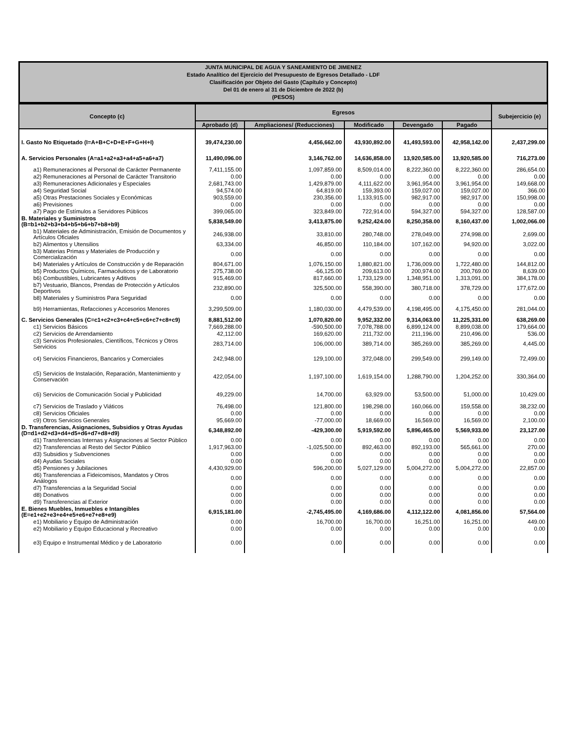JUNTA MUNICIPAL DE AGUA Y SANEAMIENTO DE JIMENEZ
Estado Analítico del Ejercicio del Presupuesto de Egresos Detallado - LDF
Clasificación por Objeto del Gasto (Capítulo y Concepto)
Del 01 de enero al 31 de Diciembre de 2022 (b)
(PESOS)
| Concepto (c) | Egresos | | | | | Subejercicio (e) |
| --- | --- | --- | --- | --- | --- | --- |
| | Aprobado (d) | Ampliaciones/ (Reducciones) | Modificado | Devengado | Pagado | |
| I. Gasto No Etiquetado (I=A+B+C+D+E+F+G+H+I) | 39,474,230.00 | 4,456,662.00 | 43,930,892.00 | 41,493,593.00 | 42,958,142.00 | 2,437,299.00 |
| A. Servicios Personales (A=a1+a2+a3+a4+a5+a6+a7) | 11,490,096.00 | 3,146,762.00 | 14,636,858.00 | 13,920,585.00 | 13,920,585.00 | 716,273.00 |
| a1) Remuneraciones al Personal de Carácter Permanente | 7,411,155.00 | 1,097,859.00 | 8,509,014.00 | 8,222,360.00 | 8,222,360.00 | 286,654.00 |
| a2) Remuneraciones al Personal de Carácter Transitorio | 0.00 | 0.00 | 0.00 | 0.00 | 0.00 | 0.00 |
| a3) Remuneraciones Adicionales y Especiales | 2,681,743.00 | 1,429,879.00 | 4,111,622.00 | 3,961,954.00 | 3,961,954.00 | 149,668.00 |
| a4) Seguridad Social | 94,574.00 | 64,819.00 | 159,393.00 | 159,027.00 | 159,027.00 | 366.00 |
| a5) Otras Prestaciones Sociales y Económicas | 903,559.00 | 230,356.00 | 1,133,915.00 | 982,917.00 | 982,917.00 | 150,998.00 |
| a6) Previsiones | 0.00 | 0.00 | 0.00 | 0.00 | 0.00 | 0.00 |
| a7) Pago de Estímulos a Servidores Públicos | 399,065.00 | 323,849.00 | 722,914.00 | 594,327.00 | 594,327.00 | 128,587.00 |
| B. Materiales y Suministros (B=b1+b2+b3+b4+b5+b6+b7+b8+b9) | 5,838,549.00 | 3,413,875.00 | 9,252,424.00 | 8,250,358.00 | 8,160,437.00 | 1,002,066.00 |
| b1) Materiales de Administración, Emisión de Documentos y Artículos Oficiales | 246,938.00 | 33,810.00 | 280,748.00 | 278,049.00 | 274,998.00 | 2,699.00 |
| b2) Alimentos y Utensilios | 63,334.00 | 46,850.00 | 110,184.00 | 107,162.00 | 94,920.00 | 3,022.00 |
| b3) Materias Primas y Materiales de Producción y Comercialización | 0.00 | 0.00 | 0.00 | 0.00 | 0.00 | 0.00 |
| b4) Materiales y Artículos de Construcción y de Reparación | 804,671.00 | 1,076,150.00 | 1,880,821.00 | 1,736,009.00 | 1,722,480.00 | 144,812.00 |
| b5) Productos Químicos, Farmacéuticos y de Laboratorio | 275,738.00 | -66,125.00 | 209,613.00 | 200,974.00 | 200,769.00 | 8,639.00 |
| b6) Combustibles, Lubricantes y Aditivos | 915,469.00 | 817,660.00 | 1,733,129.00 | 1,348,951.00 | 1,313,091.00 | 384,178.00 |
| b7) Vestuario, Blancos, Prendas de Protección y Artículos Deportivos | 232,890.00 | 325,500.00 | 558,390.00 | 380,718.00 | 378,729.00 | 177,672.00 |
| b8) Materiales y Suministros Para Seguridad | 0.00 | 0.00 | 0.00 | 0.00 | 0.00 | 0.00 |
| b9) Herramientas, Refacciones y Accesorios Menores | 3,299,509.00 | 1,180,030.00 | 4,479,539.00 | 4,198,495.00 | 4,175,450.00 | 281,044.00 |
| C. Servicios Generales (C=c1+c2+c3+c4+c5+c6+c7+c8+c9) | 8,881,512.00 | 1,070,820.00 | 9,952,332.00 | 9,314,063.00 | 11,225,331.00 | 638,269.00 |
| c1) Servicios Básicos | 7,669,288.00 | -590,500.00 | 7,078,788.00 | 6,899,124.00 | 8,899,038.00 | 179,664.00 |
| c2) Servicios de Arrendamiento | 42,112.00 | 169,620.00 | 211,732.00 | 211,196.00 | 210,496.00 | 536.00 |
| c3) Servicios Profesionales, Científicos, Técnicos y Otros Servicios | 283,714.00 | 106,000.00 | 389,714.00 | 385,269.00 | 385,269.00 | 4,445.00 |
| c4) Servicios Financieros, Bancarios y Comerciales | 242,948.00 | 129,100.00 | 372,048.00 | 299,549.00 | 299,149.00 | 72,499.00 |
| c5) Servicios de Instalación, Reparación, Mantenimiento y Conservación | 422,054.00 | 1,197,100.00 | 1,619,154.00 | 1,288,790.00 | 1,204,252.00 | 330,364.00 |
| c6) Servicios de Comunicación Social y Publicidad | 49,229.00 | 14,700.00 | 63,929.00 | 53,500.00 | 51,000.00 | 10,429.00 |
| c7) Servicios de Traslado y Viáticos | 76,498.00 | 121,800.00 | 198,298.00 | 160,066.00 | 159,558.00 | 38,232.00 |
| c8) Servicios Oficiales | 0.00 | 0.00 | 0.00 | 0.00 | 0.00 | 0.00 |
| c9) Otros Servicios Generales | 95,669.00 | -77,000.00 | 18,669.00 | 16,569.00 | 16,569.00 | 2,100.00 |
| D. Transferencias, Asignaciones, Subsidios y Otras Ayudas (D=d1+d2+d3+d4+d5+d6+d7+d8+d9) | 6,348,892.00 | -429,300.00 | 5,919,592.00 | 5,896,465.00 | 5,569,933.00 | 23,127.00 |
| d1) Transferencias Internas y Asignaciones al Sector Público | 0.00 | 0.00 | 0.00 | 0.00 | 0.00 | 0.00 |
| d2) Transferencias al Resto del Sector Público | 1,917,963.00 | -1,025,500.00 | 892,463.00 | 892,193.00 | 565,661.00 | 270.00 |
| d3) Subsidios y Subvenciones | 0.00 | 0.00 | 0.00 | 0.00 | 0.00 | 0.00 |
| d4) Ayudas Sociales | 0.00 | 0.00 | 0.00 | 0.00 | 0.00 | 0.00 |
| d5) Pensiones y Jubilaciones | 4,430,929.00 | 596,200.00 | 5,027,129.00 | 5,004,272.00 | 5,004,272.00 | 22,857.00 |
| d6) Transferencias a Fideicomisos, Mandatos y Otros Análogos | 0.00 | 0.00 | 0.00 | 0.00 | 0.00 | 0.00 |
| d7) Transferencias a la Seguridad Social | 0.00 | 0.00 | 0.00 | 0.00 | 0.00 | 0.00 |
| d8) Donativos | 0.00 | 0.00 | 0.00 | 0.00 | 0.00 | 0.00 |
| d9) Transferencias al Exterior | 0.00 | 0.00 | 0.00 | 0.00 | 0.00 | 0.00 |
| E. Bienes Muebles, Inmuebles e Intangibles (E=e1+e2+e3+e4+e5+e6+e7+e8+e9) | 6,915,181.00 | -2,745,495.00 | 4,169,686.00 | 4,112,122.00 | 4,081,856.00 | 57,564.00 |
| e1) Mobiliario y Equipo de Administración | 0.00 | 16,700.00 | 16,700.00 | 16,251.00 | 16,251.00 | 449.00 |
| e2) Mobiliario y Equipo Educacional y Recreativo | 0.00 | 0.00 | 0.00 | 0.00 | 0.00 | 0.00 |
| e3) Equipo e Instrumental Médico y de Laboratorio | 0.00 | 0.00 | 0.00 | 0.00 | 0.00 | 0.00 |